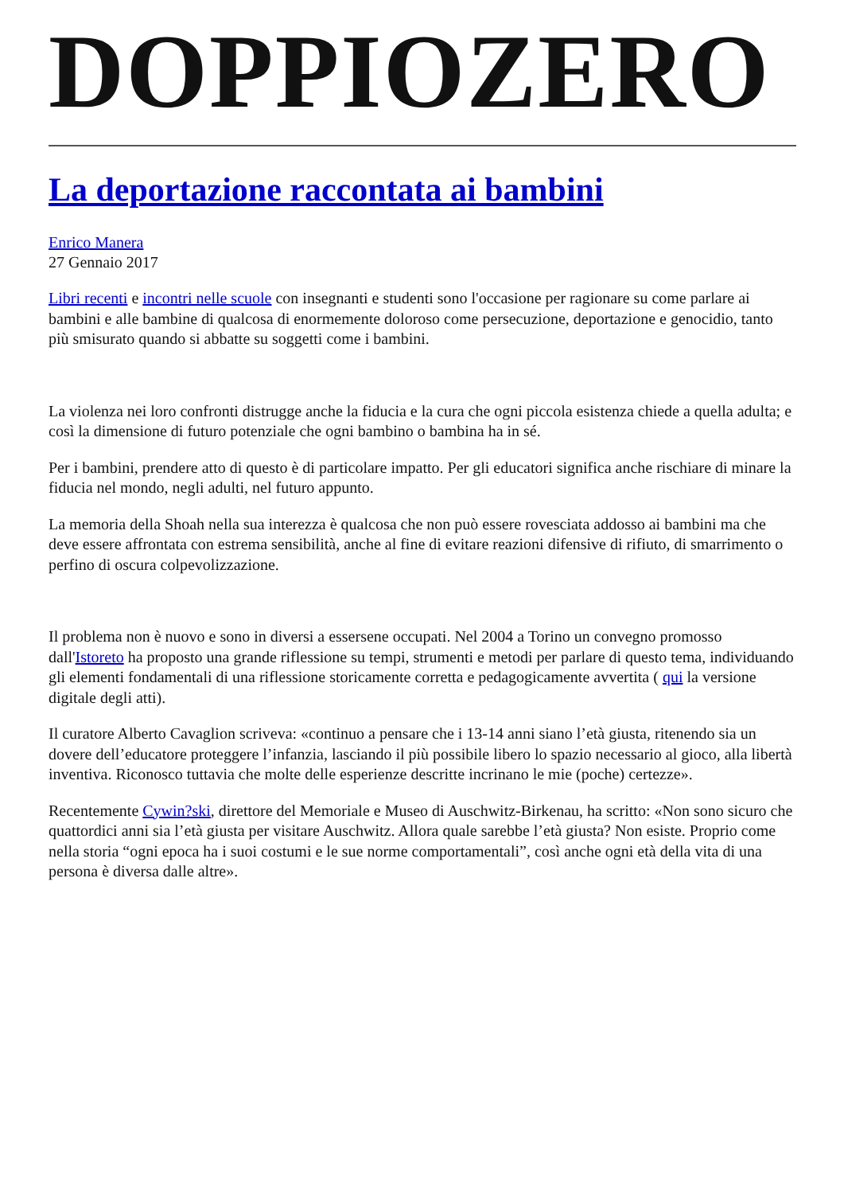DOPPIOZERO
La deportazione raccontata ai bambini
Enrico Manera
27 Gennaio 2017
Libri recenti e incontri nelle scuole con insegnanti e studenti sono l'occasione per ragionare su come parlare ai bambini e alle bambine di qualcosa di enormemente doloroso come persecuzione, deportazione e genocidio, tanto più smisurato quando si abbatte su soggetti come i bambini.
La violenza nei loro confronti distrugge anche la fiducia e la cura che ogni piccola esistenza chiede a quella adulta; e così la dimensione di futuro potenziale che ogni bambino o bambina ha in sé.
Per i bambini, prendere atto di questo è di particolare impatto. Per gli educatori significa anche rischiare di minare la fiducia nel mondo, negli adulti, nel futuro appunto.
La memoria della Shoah nella sua interezza è qualcosa che non può essere rovesciata addosso ai bambini ma che deve essere affrontata con estrema sensibilità, anche al fine di evitare reazioni difensive di rifiuto, di smarrimento o perfino di oscura colpevolizzazione.
Il problema non è nuovo e sono in diversi a essersene occupati. Nel 2004 a Torino un convegno promosso dall'Istoreto ha proposto una grande riflessione su tempi, strumenti e metodi per parlare di questo tema, individuando gli elementi fondamentali di una riflessione storicamente corretta e pedagogicamente avvertita ( qui la versione digitale degli atti).
Il curatore Alberto Cavaglion scriveva: «continuo a pensare che i 13-14 anni siano l’età giusta, ritenendo sia un dovere dell’educatore proteggere l’infanzia, lasciando il più possibile libero lo spazio necessario al gioco, alla libertà inventiva. Riconosco tuttavia che molte delle esperienze descritte incrinano le mie (poche) certezze».
Recentemente Cywin?ski, direttore del Memoriale e Museo di Auschwitz-Birkenau, ha scritto: «Non sono sicuro che quattordici anni sia l’età giusta per visitare Auschwitz. Allora quale sarebbe l’età giusta? Non esiste. Proprio come nella storia “ogni epoca ha i suoi costumi e le sue norme comportamentali”, così anche ogni età della vita di una persona è diversa dalle altre».